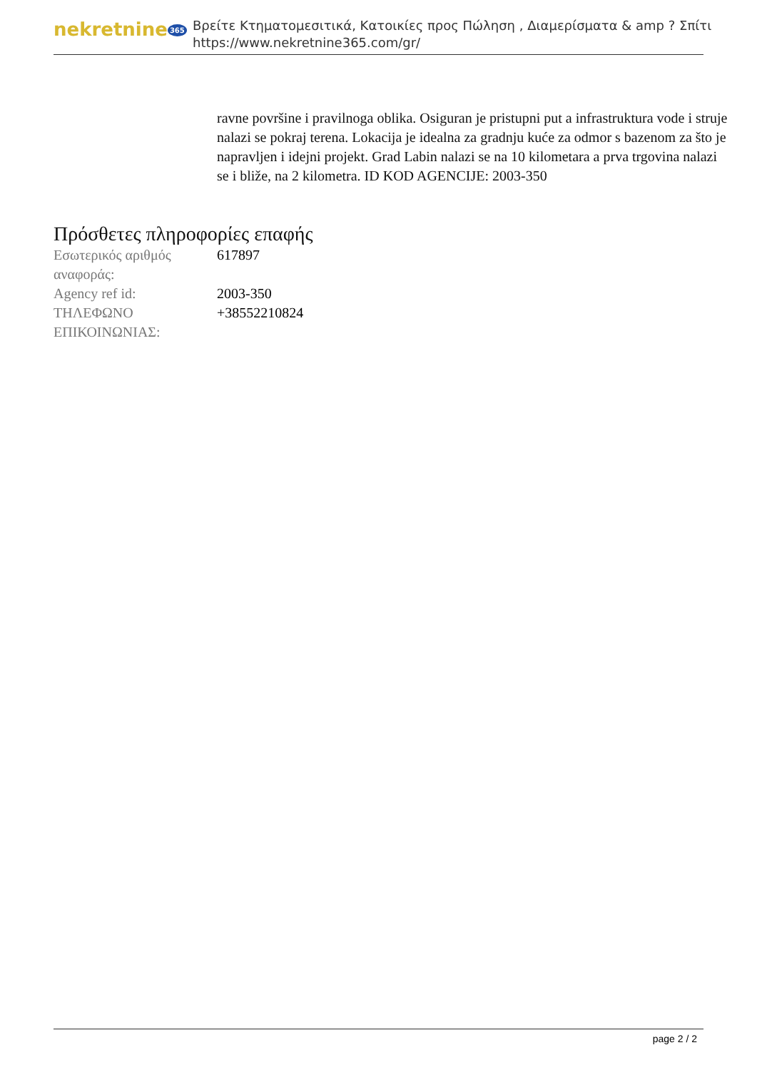nekretnine 365
Βρείτε Κτηματομεσιτικά, Κατοικίες προς Πώληση , Διαμερίσματα & amp ? Σπίτι
https://www.nekretnine365.com/gr/
ravne površine i pravilnoga oblika. Osiguran je pristupni put a infrastruktura vode i struje nalazi se pokraj terena. Lokacija je idealna za gradnju kuće za odmor s bazenom za što je napravljen i idejni projekt. Grad Labin nalazi se na 10 kilometara a prva trgovina nalazi se i bliže, na 2 kilometra. ID KOD AGENCIJE: 2003-350
Πρόσθετες πληροφορίες επαφής
| Εσωτερικός αριθμός αναφοράς: | 617897 |
| Agency ref id: | 2003-350 |
| ΤΗΛΕΦΩΝΟ ΕΠΙΚΟΙΝΩΝΙΑΣ: | +38552210824 |
page 2 / 2